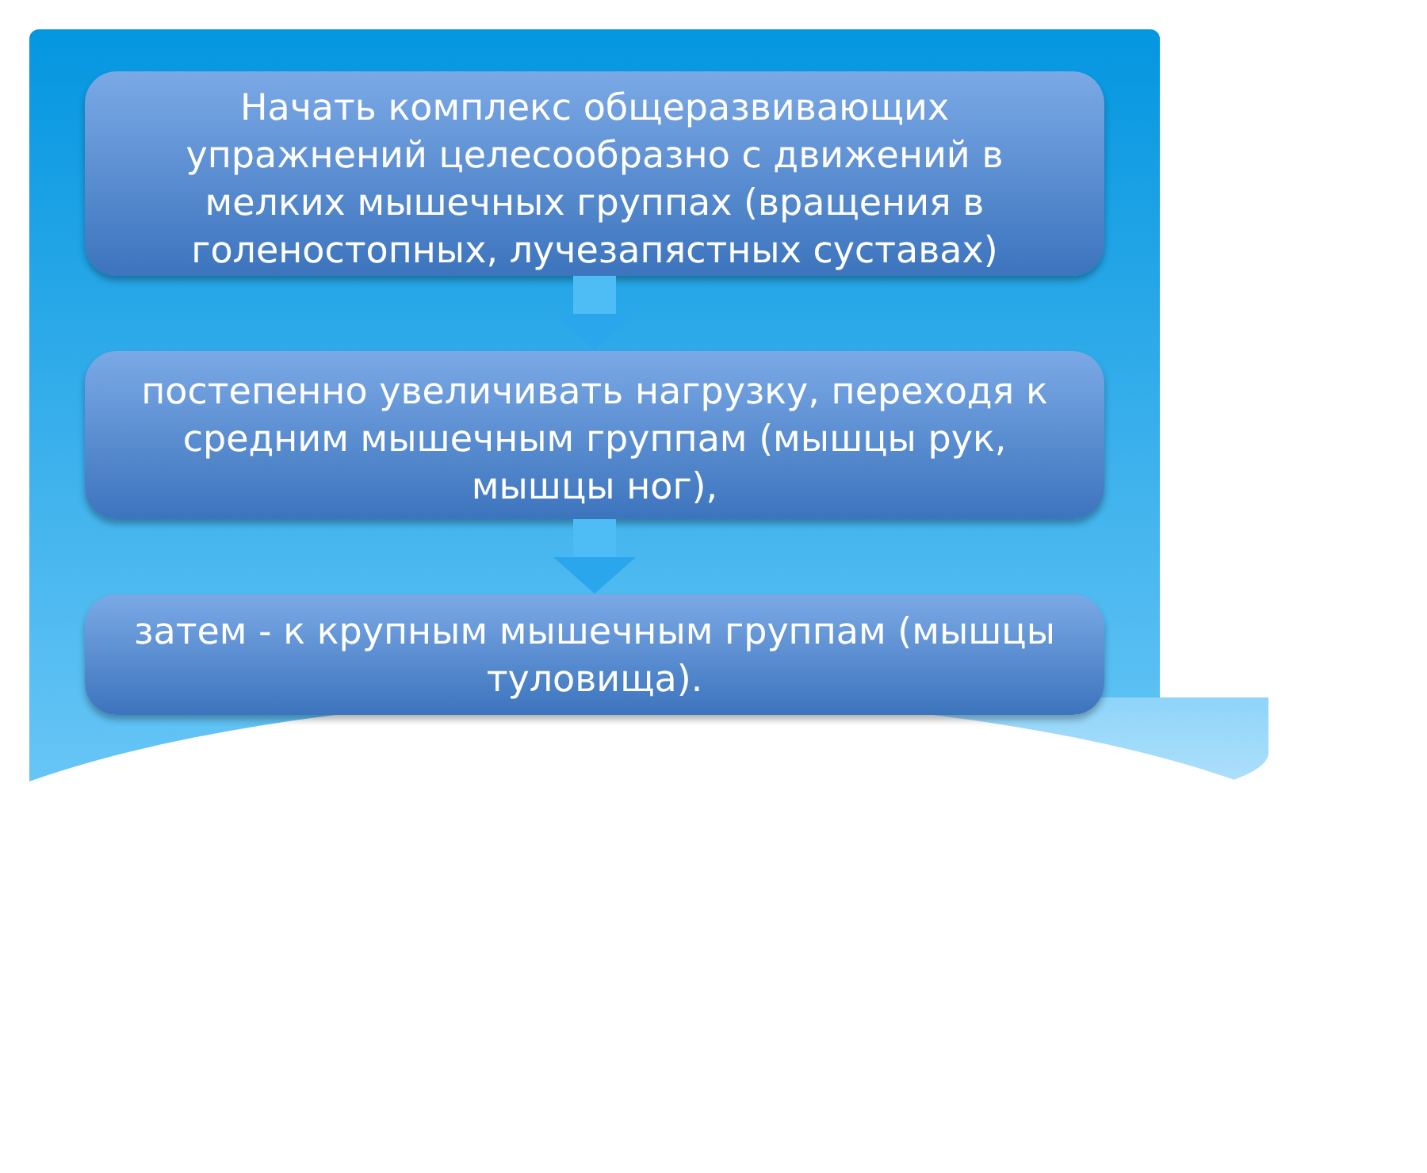Начать комплекс общеразвивающих упражнений целесообразно с движений в мелких мышечных группах (вращения в голеностопных, лучезапястных суставах)
постепенно увеличивать нагрузку, переходя к средним мышечным группам (мышцы рук, мышцы ног),
затем - к крупным мышечным группам (мышцы туловища).